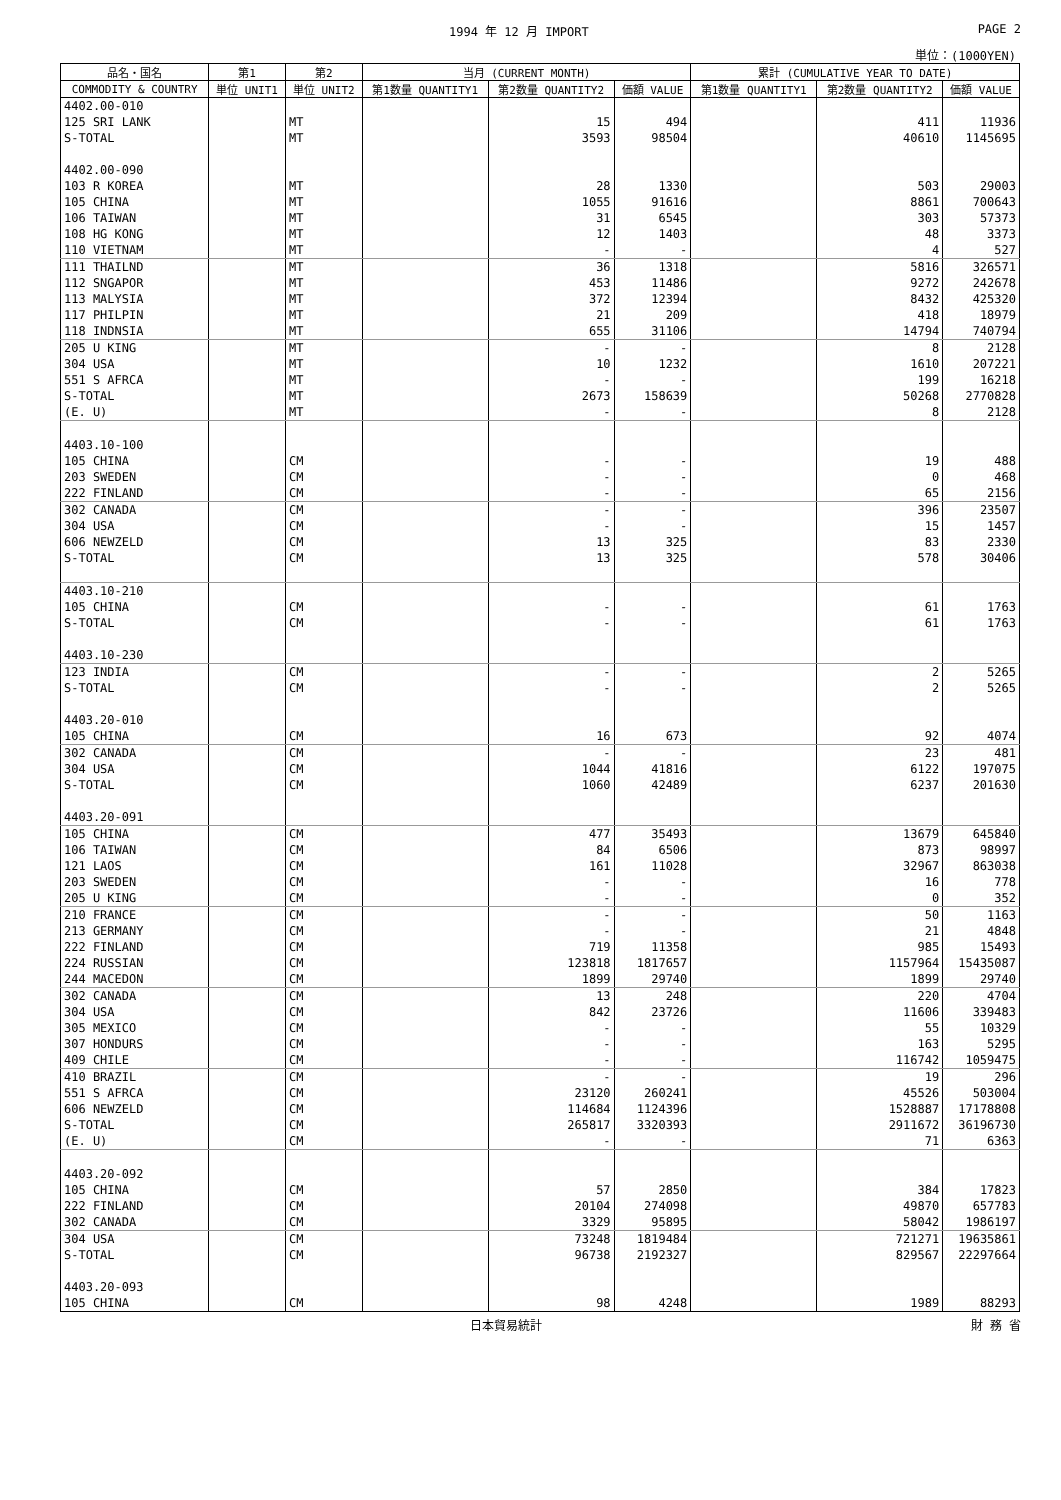1994 年 12 月 IMPORT PAGE 2
単位：(1000YEN)
| 品名・国名 | 第1 | 第2 | 当月 (CURRENT MONTH) | | | 累計 (CUMULATIVE YEAR TO DATE) | | |
| --- | --- | --- | --- | --- | --- | --- | --- | --- |
| COMMODITY & COUNTRY | 単位 UNIT1 | 単位 UNIT2 | 第1数量 QUANTITY1 | 第2数量 QUANTITY2 | 価額 VALUE | 第1数量 QUANTITY1 | 第2数量 QUANTITY2 | 価額 VALUE |
| 4402.00-010 | | | | | | | | |
| 125 SRI LANK | | MT | | 15 | 494 | | 411 | 11936 |
| S-TOTAL | | MT | | 3593 | 98504 | | 40610 | 1145695 |
| 4402.00-090 | | | | | | | | |
| 103 R KOREA | | MT | | 28 | 1330 | | 503 | 29003 |
| 105 CHINA | | MT | | 1055 | 91616 | | 8861 | 700643 |
| 106 TAIWAN | | MT | | 31 | 6545 | | 303 | 57373 |
| 108 HG KONG | | MT | | 12 | 1403 | | 48 | 3373 |
| 110 VIETNAM | | MT | | - | - | | 4 | 527 |
| 111 THAILND | | MT | | 36 | 1318 | | 5816 | 326571 |
| 112 SNGAPOR | | MT | | 453 | 11486 | | 9272 | 242678 |
| 113 MALYSIA | | MT | | 372 | 12394 | | 8432 | 425320 |
| 117 PHILPIN | | MT | | 21 | 209 | | 418 | 18979 |
| 118 INDNSIA | | MT | | 655 | 31106 | | 14794 | 740794 |
| 205 U KING | | MT | | - | - | | 8 | 2128 |
| 304 USA | | MT | | 10 | 1232 | | 1610 | 207221 |
| 551 S AFRCA | | MT | | - | - | | 199 | 16218 |
| S-TOTAL | | MT | | 2673 | 158639 | | 50268 | 2770828 |
| (E. U) | | MT | | - | - | | 8 | 2128 |
| 4403.10-100 | | | | | | | | |
| 105 CHINA | | CM | | - | - | | 19 | 488 |
| 203 SWEDEN | | CM | | - | - | | 0 | 468 |
| 222 FINLAND | | CM | | - | - | | 65 | 2156 |
| 302 CANADA | | CM | | - | - | | 396 | 23507 |
| 304 USA | | CM | | - | - | | 15 | 1457 |
| 606 NEWZELD | | CM | | 13 | 325 | | 83 | 2330 |
| S-TOTAL | | CM | | 13 | 325 | | 578 | 30406 |
| 4403.10-210 | | | | | | | | |
| 105 CHINA | | CM | | - | - | | 61 | 1763 |
| S-TOTAL | | CM | | - | - | | 61 | 1763 |
| 4403.10-230 | | | | | | | | |
| 123 INDIA | | CM | | - | - | | 2 | 5265 |
| S-TOTAL | | CM | | - | - | | 2 | 5265 |
| 4403.20-010 | | | | | | | | |
| 105 CHINA | | CM | | 16 | 673 | | 92 | 4074 |
| 302 CANADA | | CM | | - | - | | 23 | 481 |
| 304 USA | | CM | | 1044 | 41816 | | 6122 | 197075 |
| S-TOTAL | | CM | | 1060 | 42489 | | 6237 | 201630 |
| 4403.20-091 | | | | | | | | |
| 105 CHINA | | CM | | 477 | 35493 | | 13679 | 645840 |
| 106 TAIWAN | | CM | | 84 | 6506 | | 873 | 98997 |
| 121 LAOS | | CM | | 161 | 11028 | | 32967 | 863038 |
| 203 SWEDEN | | CM | | - | - | | 16 | 778 |
| 205 U KING | | CM | | - | - | | 0 | 352 |
| 210 FRANCE | | CM | | - | - | | 50 | 1163 |
| 213 GERMANY | | CM | | - | - | | 21 | 4848 |
| 222 FINLAND | | CM | | 719 | 11358 | | 985 | 15493 |
| 224 RUSSIAN | | CM | | 123818 | 1817657 | | 1157964 | 15435087 |
| 244 MACEDON | | CM | | 1899 | 29740 | | 1899 | 29740 |
| 302 CANADA | | CM | | 13 | 248 | | 220 | 4704 |
| 304 USA | | CM | | 842 | 23726 | | 11606 | 339483 |
| 305 MEXICO | | CM | | - | - | | 55 | 10329 |
| 307 HONDURS | | CM | | - | - | | 163 | 5295 |
| 409 CHILE | | CM | | - | - | | 116742 | 1059475 |
| 410 BRAZIL | | CM | | - | - | | 19 | 296 |
| 551 S AFRCA | | CM | | 23120 | 260241 | | 45526 | 503004 |
| 606 NEWZELD | | CM | | 114684 | 1124396 | | 1528887 | 17178808 |
| S-TOTAL | | CM | | 265817 | 3320393 | | 2911672 | 36196730 |
| (E. U) | | CM | | - | - | | 71 | 6363 |
| 4403.20-092 | | | | | | | | |
| 105 CHINA | | CM | | 57 | 2850 | | 384 | 17823 |
| 222 FINLAND | | CM | | 20104 | 274098 | | 49870 | 657783 |
| 302 CANADA | | CM | | 3329 | 95895 | | 58042 | 1986197 |
| 304 USA | | CM | | 73248 | 1819484 | | 721271 | 19635861 |
| S-TOTAL | | CM | | 96738 | 2192327 | | 829567 | 22297664 |
| 4403.20-093 | | | | | | | | |
| 105 CHINA | | CM | | 98 | 4248 | | 1989 | 88293 |
日本貿易統計 財 務 省